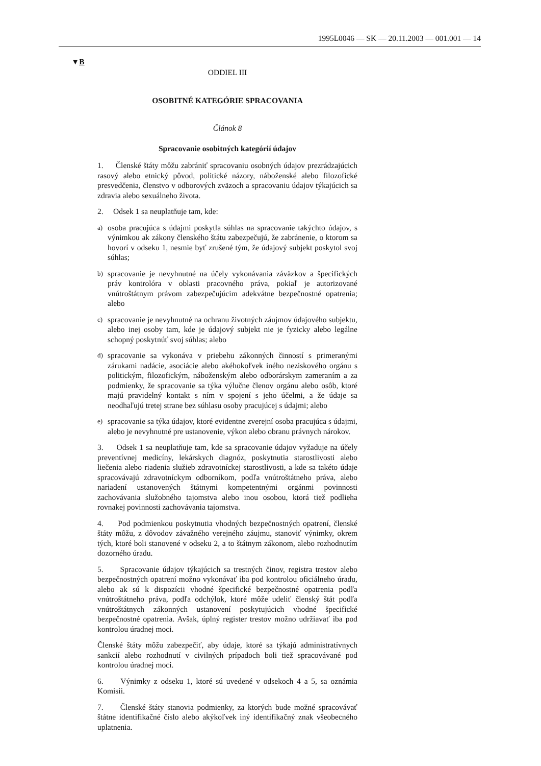1995L0046 — SK — 20.11.2003 — 001.001 — 14
▼B
ODDIEL III
OSOBITNÉ KATEGÓRIE SPRACOVANIA
Článok 8
Spracovanie osobitných kategórií údajov
1. Členské štáty môžu zabrániť spracovaniu osobných údajov prezrádzajúcich rasový alebo etnický pôvod, politické názory, náboženské alebo filozofické presvedčenia, členstvo v odborových zväzoch a spracovaniu údajov týkajúcich sa zdravia alebo sexuálneho života.
2. Odsek 1 sa neuplatňuje tam, kde:
a) osoba pracujúca s údajmi poskytla súhlas na spracovanie takýchto údajov, s výnimkou ak zákony členského štátu zabezpečujú, že zabránenie, o ktorom sa hovorí v odseku 1, nesmie byť zrušené tým, že údajový subjekt poskytol svoj súhlas;
b) spracovanie je nevyhnutné na účely vykonávania záväzkov a špecifických práv kontrolóra v oblasti pracovného práva, pokiaľ je autorizované vnútroštátnym právom zabezpečujúcim adekvátne bezpečnostné opatrenia; alebo
c) spracovanie je nevyhnutné na ochranu životných záujmov údajového subjektu, alebo inej osoby tam, kde je údajový subjekt nie je fyzicky alebo legálne schopný poskytnúť svoj súhlas; alebo
d) spracovanie sa vykonáva v priebehu zákonných činností s primeranými zárukami nadácie, asociácie alebo akéhokoľvek iného neziskového orgánu s politickým, filozofickým, náboženským alebo odborárskym zameraním a za podmienky, že spracovanie sa týka výlučne členov orgánu alebo osôb, ktoré majú pravidelný kontakt s ním v spojení s jeho účelmi, a že údaje sa neodhaľujú tretej strane bez súhlasu osoby pracujúcej s údajmi; alebo
e) spracovanie sa týka údajov, ktoré evidentne zverejní osoba pracujúca s údajmi, alebo je nevyhnutné pre ustanovenie, výkon alebo obranu právnych nárokov.
3. Odsek 1 sa neuplatňuje tam, kde sa spracovanie údajov vyžaduje na účely preventívnej medicíny, lekárskych diagnóz, poskytnutia starostlivosti alebo liečenia alebo riadenia služieb zdravotníckej starostlivosti, a kde sa takéto údaje spracovávajú zdravotníckym odborníkom, podľa vnútroštátneho práva, alebo nariadení ustanovených štátnymi kompetentnými orgánmi povinnosti zachovávania služobného tajomstva alebo inou osobou, ktorá tiež podlieha rovnakej povinnosti zachovávania tajomstva.
4. Pod podmienkou poskytnutia vhodných bezpečnostných opatrení, členské štáty môžu, z dôvodov závažného verejného záujmu, stanoviť výnimky, okrem tých, ktoré boli stanovené v odseku 2, a to štátnym zákonom, alebo rozhodnutím dozorného úradu.
5. Spracovanie údajov týkajúcich sa trestných činov, registra trestov alebo bezpečnostných opatrení možno vykonávať iba pod kontrolou oficiálneho úradu, alebo ak sú k dispozícii vhodné špecifické bezpečnostné opatrenia podľa vnútroštátneho práva, podľa odchýlok, ktoré môže udeliť členský štát podľa vnútroštátnych zákonných ustanovení poskytujúcich vhodné špecifické bezpečnostné opatrenia. Avšak, úplný register trestov možno udržiavať iba pod kontrolou úradnej moci.
Členské štáty môžu zabezpečiť, aby údaje, ktoré sa týkajú administratívnych sankcií alebo rozhodnutí v civilných prípadoch boli tiež spracovávané pod kontrolou úradnej moci.
6. Výnimky z odseku 1, ktoré sú uvedené v odsekoch 4 a 5, sa oznámia Komisii.
7. Členské štáty stanovia podmienky, za ktorých bude možné spracovávať štátne identifikačné číslo alebo akýkoľvek iný identifikačný znak všeobecného uplatnenia.